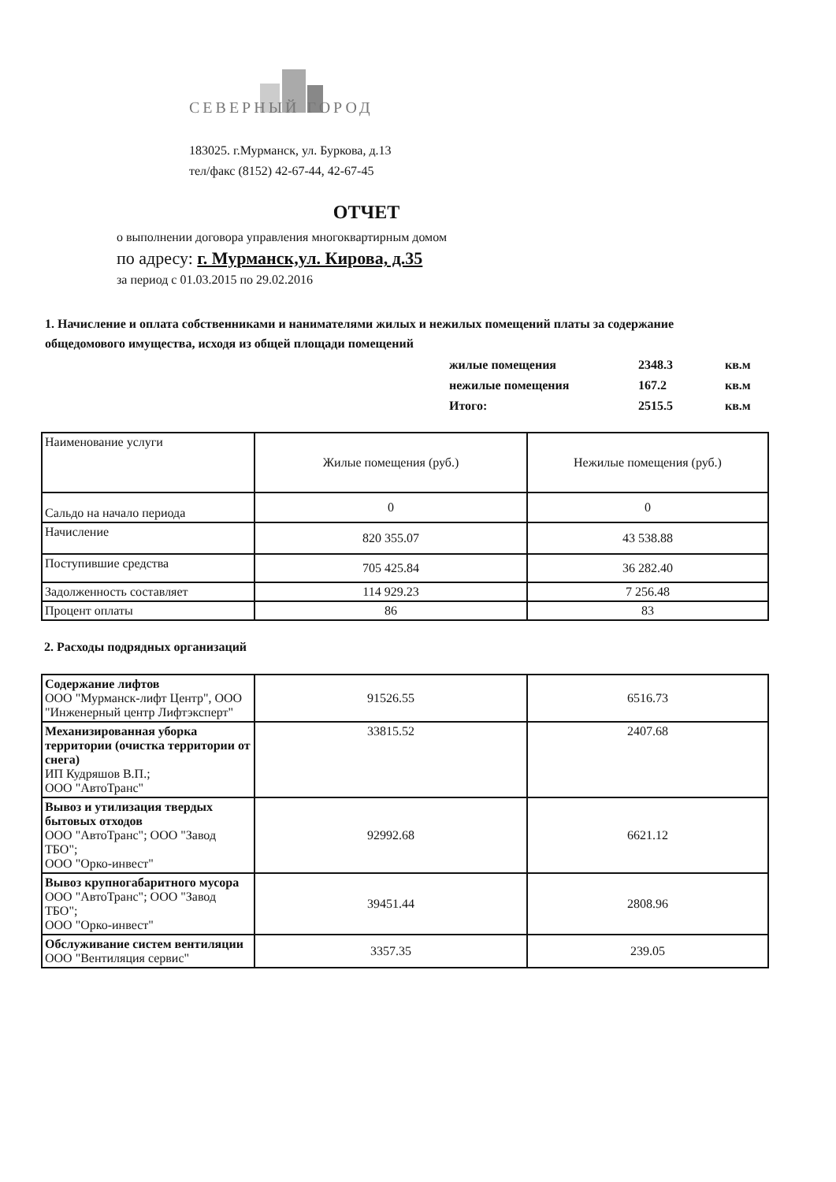СЕВЕРНЫЙ ГОРОД
183025. г.Мурманск, ул. Буркова, д.13
тел/факс (8152) 42-67-44, 42-67-45
ОТЧЕТ
о выполнении договора управления многоквартирным домом
по адресу: г. Мурманск,ул. Кирова, д.35
за период с 01.03.2015 по 29.02.2016
1. Начисление и оплата собственниками и нанимателями жилых и нежилых помещений платы за содержание общедомового имущества, исходя из общей площади помещений
| жилые помещения | 2348.3 | кв.м |
| нежилые помещения | 167.2 | кв.м |
| Итого: | 2515.5 | кв.м |
| Наименование услуги | Жилые помещения (руб.) | Нежилые помещения (руб.) |
| Сальдо на начало периода | 0 | 0 |
| Начисление | 820 355.07 | 43 538.88 |
| Поступившие средства | 705 425.84 | 36 282.40 |
| Задолженность составляет | 114 929.23 | 7 256.48 |
| Процент оплаты | 86 | 83 |
2. Расходы подрядных организаций
| Содержание лифтов ООО "Мурманск-лифт Центр", ООО "Инженерный центр Лифтэксперт" | 91526.55 | 6516.73 |
| Механизированная уборка территории (очистка территории от снега) ИП Кудряшов В.П.; ООО "АвтоТранс" | 33815.52 | 2407.68 |
| Вывоз и утилизация твердых бытовых отходов ООО "АвтоТранс"; ООО "Завод ТБО"; ООО "Орко-инвест" | 92992.68 | 6621.12 |
| Вывоз крупногабаритного мусора ООО "АвтоТранс"; ООО "Завод ТБО"; ООО "Орко-инвест" | 39451.44 | 2808.96 |
| Обслуживание систем вентиляции ООО "Вентиляция сервис" | 3357.35 | 239.05 |